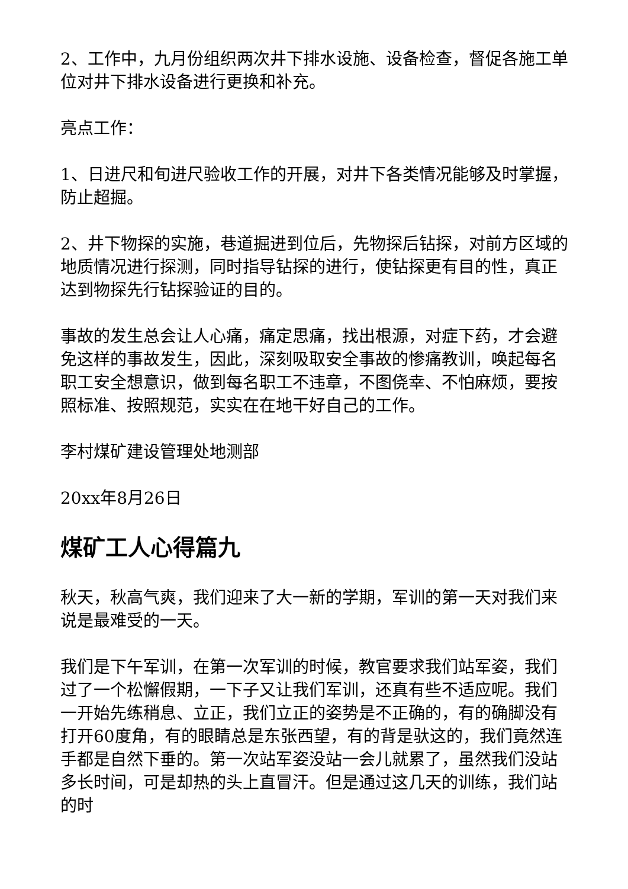2、工作中，九月份组织两次井下排水设施、设备检查，督促各施工单位对井下排水设备进行更换和补充。
亮点工作：
1、日进尺和旬进尺验收工作的开展，对井下各类情况能够及时掌握，防止超掘。
2、井下物探的实施，巷道掘进到位后，先物探后钻探，对前方区域的地质情况进行探测，同时指导钻探的进行，使钻探更有目的性，真正达到物探先行钻探验证的目的。
事故的发生总会让人心痛，痛定思痛，找出根源，对症下药，才会避免这样的事故发生，因此，深刻吸取安全事故的惨痛教训，唤起每名职工安全想意识，做到每名职工不违章，不图侥幸、不怕麻烦，要按照标准、按照规范，实实在在地干好自己的工作。
李村煤矿建设管理处地测部
20xx年8月26日
煤矿工人心得篇九
秋天，秋高气爽，我们迎来了大一新的学期，军训的第一天对我们来说是最难受的一天。
我们是下午军训，在第一次军训的时候，教官要求我们站军姿，我们过了一个松懈假期，一下子又让我们军训，还真有些不适应呢。我们一开始先练稍息、立正，我们立正的姿势是不正确的，有的确脚没有打开60度角，有的眼睛总是东张西望，有的背是驮这的，我们竟然连手都是自然下垂的。第一次站军姿没站一会儿就累了，虽然我们没站多长时间，可是却热的头上直冒汗。但是通过这几天的训练，我们站的时